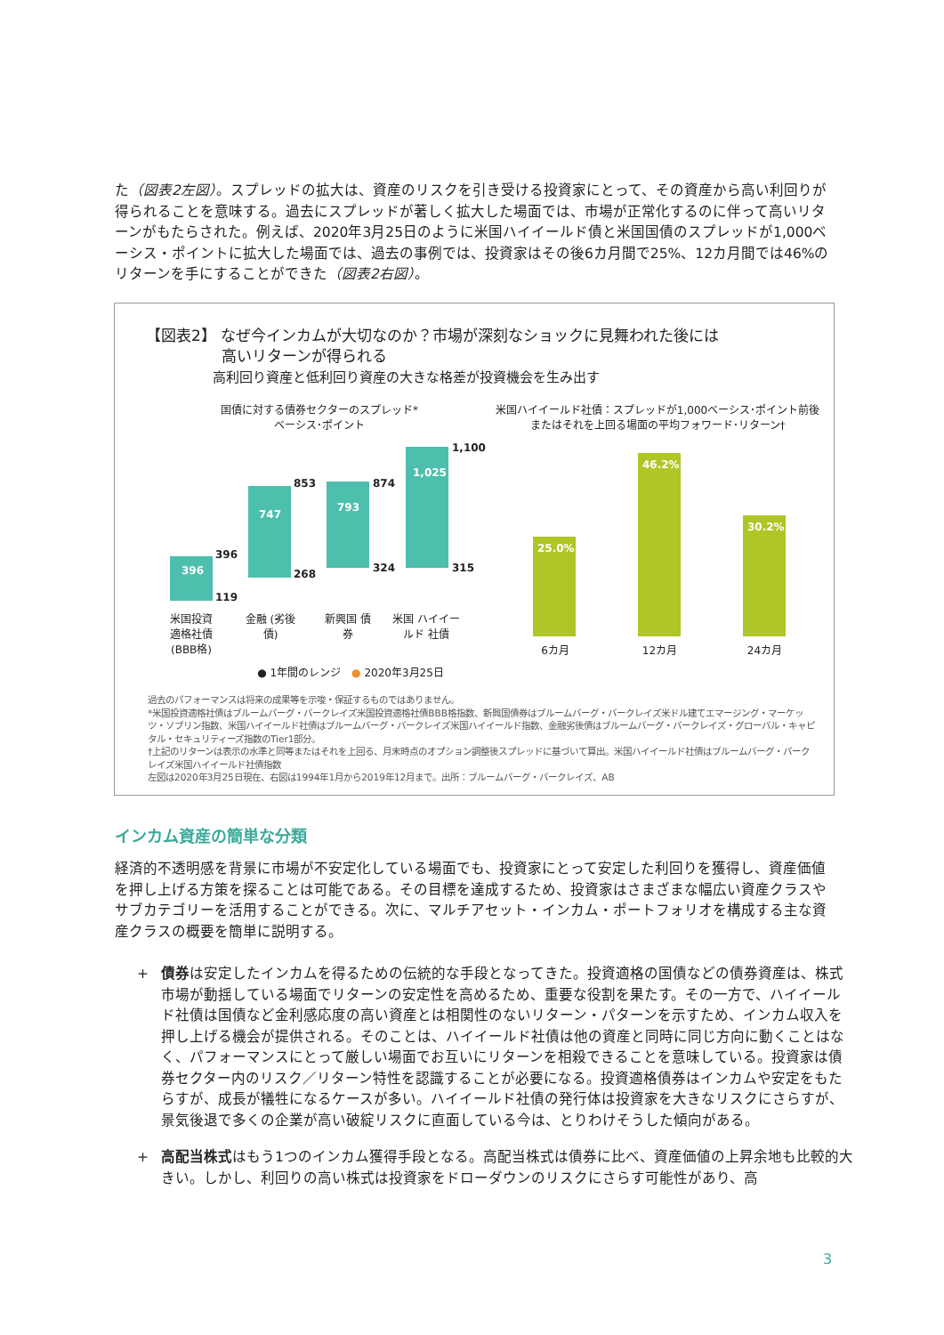た（図表2左図）。スプレッドの拡大は、資産のリスクを引き受ける投資家にとって、その資産から高い利回りが得られることを意味する。過去にスプレッドが著しく拡大した場面では、市場が正常化するのに伴って高いリターンがもたらされた。例えば、2020年3月25日のように米国ハイイールド債と米国国債のスプレッドが1,000ベーシス・ポイントに拡大した場面では、過去の事例では、投資家はその後6カ月間で25%、12カ月間では46%のリターンを手にすることができた（図表2右図）。
【図表2】 なぜ今インカムが大切なのか？市場が深刻なショックに見舞われた後には
　　　　　高いリターンが得られる
　　　　　高利回り資産と低利回り資産の大きな格差が投資機会を生み出す
国債に対する債券セクターのスプレッド*
ベーシス･ポイント
米国ハイイールド社債：スプレッドが1,000ベーシス･ポイント前後
またはそれを上回る場面の平均フォワード･リターン†
396
396
119
747
853
268
793
874
324
1,025
1,100
315
米国投資 適格社債 (BBB格)
金融 (劣後債)
新興国 債券
米国 ハイイールド 社債
● 1年間のレンジ　● 2020年3月25日
25.0%
46.2%
30.2%
6カ月 12カ月 24カ月
過去のパフォーマンスは将来の成果等を示唆・保証するものではありません。
*米国投資適格社債はブルームバーグ・バークレイズ米国投資適格社債BBB格指数、新興国債券はブルームバーグ・バークレイズ米ドル建てエマージング・マーケッツ・ソブリン指数、米国ハイイールド社債はブルームバーグ・バークレイズ米国ハイイールド指数、金融劣後債はブルームバーグ・バークレイズ・グローバル・キャピタル・セキュリティーズ指数のTier1部分。
†上記のリターンは表示の水準と同等またはそれを上回る、月末時点のオプション調整後スプレッドに基づいて算出。米国ハイイールド社債はブルームバーグ・バークレイズ米国ハイイールド社債指数
左図は2020年3月25日現在、右図は1994年1月から2019年12月まで。出所：ブルームバーグ・バークレイズ、AB
インカム資産の簡単な分類
経済的不透明感を背景に市場が不安定化している場面でも、投資家にとって安定した利回りを獲得し、資産価値を押し上げる方策を探ることは可能である。その目標を達成するため、投資家はさまざまな幅広い資産クラスやサブカテゴリーを活用することができる。次に、マルチアセット・インカム・ポートフォリオを構成する主な資産クラスの概要を簡単に説明する。
+ 債券は安定したインカムを得るための伝統的な手段となってきた。投資適格の国債などの債券資産は、株式市場が動揺している場面でリターンの安定性を高めるため、重要な役割を果たす。その一方で、ハイイールド社債は国債など金利感応度の高い資産とは相関性のないリターン・パターンを示すため、インカム収入を押し上げる機会が提供される。そのことは、ハイイールド社債は他の資産と同時に同じ方向に動くことはなく、パフォーマンスにとって厳しい場面でお互いにリターンを相殺できることを意味している。投資家は債券セクター内のリスク／リターン特性を認識することが必要になる。投資適格債券はインカムや安定をもたらすが、成長が犠牲になるケースが多い。ハイイールド社債の発行体は投資家を大きなリスクにさらすが、景気後退で多くの企業が高い破綻リスクに直面している今は、とりわけそうした傾向がある。
+ 高配当株式はもう1つのインカム獲得手段となる。高配当株式は債券に比べ、資産価値の上昇余地も比較的大きい。しかし、利回りの高い株式は投資家をドローダウンのリスクにさらす可能性があり、高
3